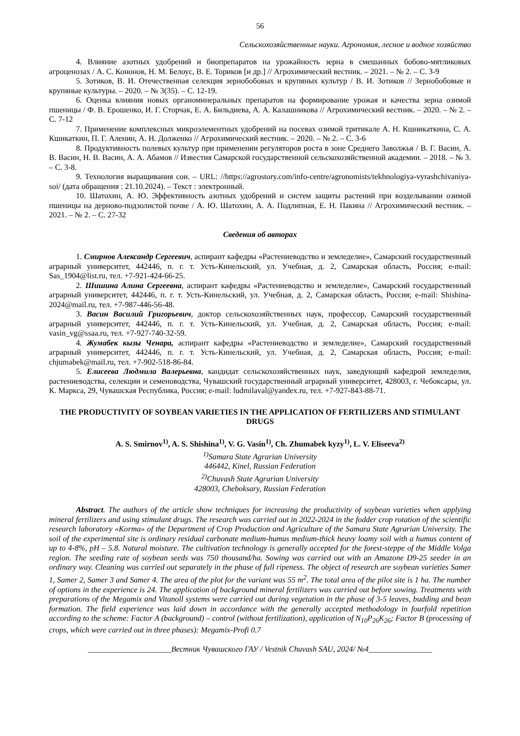56
Сельскохозяйственные науки. Агрономия, лесное и водное хозяйство
4. Влияние азотных удобрений и биопрепаратов на урожайность зерна в смешанных бобово-мятликовых агроценозах / А. С. Кононов, Н. М. Белоус, В. Е. Ториков [и др.] // Агрохимический вестник. – 2021. – № 2. – С. 3-9
5. Зотиков, В. И. Отечественная селекция зернобобовых и крупяных культур / В. И. Зотиков // Зернобобовые и крупяные культуры. – 2020. – № 3(35). – С. 12-19.
6. Оценка влияния новых органоминеральных препаратов на формирование урожая и качества зерна озимой пшеницы / Ф. В. Ерошенко, И. Г. Сторчак, Е. А. Бильдиева, А. А. Калашникова // Агрохимический вестник. – 2020. – № 2. – С. 7-12
7. Применение комплексных микроэлементных удобрений на посевах озимой тритикале А. Н. Кшникаткина, С. А. Кшикаткин, П. Г. Аленин, А. Н. Долженко // Агрохимический вестник. – 2020. – № 2. – С. 3-6
8. Продуктивность полевых культур при применении регуляторов роста в зоне Среднего Заволжья / В. Г. Васин, А. В. Васин, Н. В. Васин, А. А. Абамов // Известия Самарской государственной сельскохозяйственной академии. – 2018. – № 3. – С. 3-8.
9. Технология выращивания сои. – URL: //https://agrostory.com/info-centre/agronomists/tekhnologiya-vyrashchivaniya-soi/ (дата обращения : 21.10.2024). – Текст : электронный.
10. Шатохин, А. Ю. Эффективность азотных удобрений и систем защиты растений при возделывании озимой пшеницы на дерново-подзолистой почве / А. Ю. Шатохин, А. А. Подлипная, Е. Н. Пакина // Агрохимический вестник. – 2021. – № 2. – С. 27-32
Сведения об авторах
1. Смирнов Александр Сергеевич, аспирант кафедры «Растениеводство и земледелие», Самарский государственный аграрный университет, 442446, п. г. т. Усть-Кинельский, ул. Учебная, д. 2, Самарская область, Россия; e-mail: Sas_1904@list.ru, тел. +7-921-424-66-25.
2. Шишина Алина Сергеевна, аспирант кафедры «Растениеводство и земледелие», Самарский государственный аграрный университет, 442446, п. г. т. Усть-Кинельский, ул. Учебная, д. 2, Самарская область, Россия; e-mail: Shishina-2024@mail.ru, тел. +7-987-446-56-48.
3. Васин Василий Григорьевич, доктор сельскохозяйственных наук, профессор, Самарский государственный аграрный университет, 442446, п. г. т. Усть-Кинельский, ул. Учебная, д. 2, Самарская область, Россия; e-mail: vasin_vg@ssaa.ru, тел. +7-927-740-32-59.
4. Жумабек кызы Ченара, аспирант кафедры «Растениеводство и земледелие», Самарский государственный аграрный университет, 442446, п. г. т. Усть-Кинельский, ул. Учебная, д. 2, Самарская область, Россия; e-mail: chjumabek@mail.ru, тел. +7-902-518-86-84.
5. Елисеева Людмила Валерьевна, кандидат сельскохозяйственных наук, заведующий кафедрой земледелия, растениеводства, селекции и семеноводства, Чувашский государственный аграрный университет, 428003, г. Чебоксары, ул. К. Маркса, 29, Чувашская Республика, Россия; e-mail: ludmilaval@yandex.ru, тел. +7-927-843-88-71.
THE PRODUCTIVITY OF SOYBEAN VARIETIES IN THE APPLICATION OF FERTILIZERS AND STIMULANT DRUGS
A. S. Smirnov<sup>1)</sup>, A. S. Shishina<sup>1)</sup>, V. G. Vasin<sup>1)</sup>, Ch. Zhumabek kyzy<sup>1)</sup>, L. V. Eliseeva<sup>2)</sup>
<sup>1)</sup> Samara State Agrarian University
446442, Kinel, Russian Federation
<sup>2)</sup> Chuvash State Agrarian University
428003, Cheboksary, Russian Federation
Abstract. The authors of the article show techniques for increasing the productivity of soybean varieties when applying mineral fertilizers and using stimulant drugs. The research was carried out in 2022-2024 in the fodder crop rotation of the scientific research laboratory «Korma» of the Department of Crop Production and Agriculture of the Samara State Agrarian University. The soil of the experimental site is ordinary residual carbonate medium-humus medium-thick heavy loamy soil with a humus content of up to 4-8%, pH – 5.8. Natural moisture. The cultivation technology is generally accepted for the forest-steppe of the Middle Volga region. The seeding rate of soybean seeds was 750 thousand/ha. Sowing was carried out with an Amazone D9-25 seeder in an ordinary way. Cleaning was carried out separately in the phase of full ripeness. The object of research are soybean varieties Samer 1, Samer 2, Samer 3 and Samer 4. The area of the plot for the variant was 55 m<sup>2</sup>. The total area of the pilot site is 1 ha. The number of options in the experience is 24. The application of background mineral fertilizers was carried out before sowing. Treatments with preparations of the Megamix and Vitanoll systems were carried out during vegetation in the phase of 3-5 leaves, budding and bean formation. The field experience was laid down in accordance with the generally accepted methodology in fourfold repetition according to the scheme: Factor A (background) – control (without fertilization), application of N<sub>10</sub>P<sub>26</sub>K<sub>26</sub>; Factor B (processing of crops, which were carried out in three phases): Megamix-Profi 0.7
_____________________Вестник Чувашского ГАУ / Vestnik Chuvash SAU, 2024/ №4________________